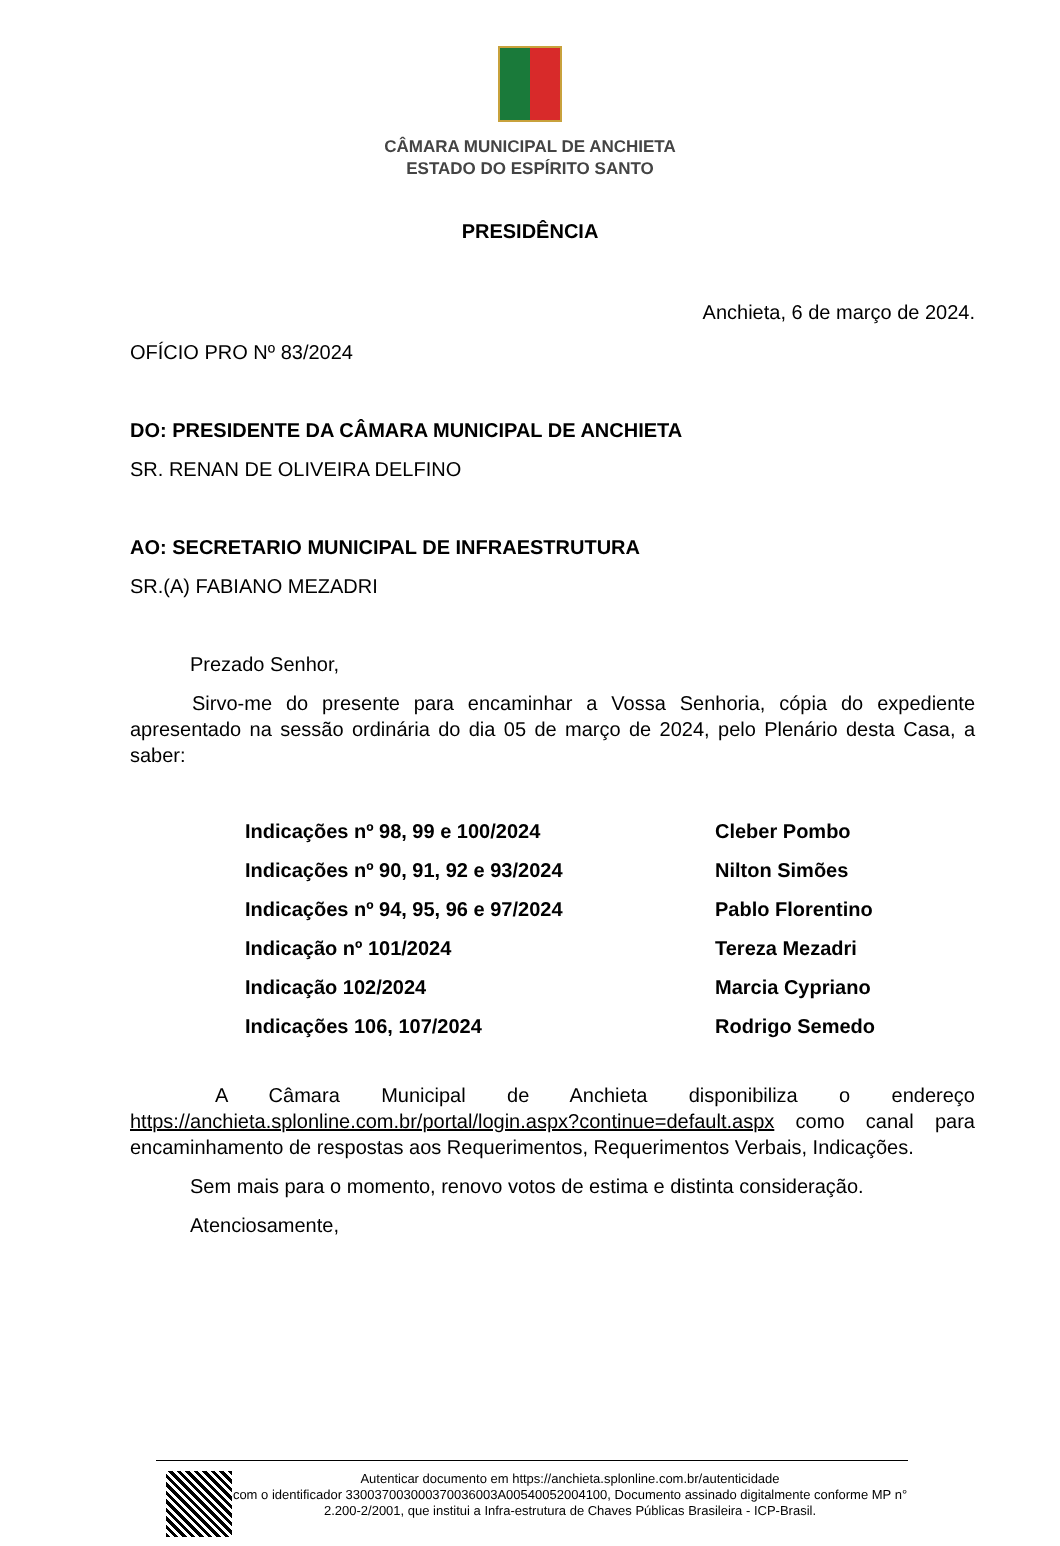CÂMARA MUNICIPAL DE ANCHIETA
ESTADO DO ESPÍRITO SANTO
PRESIDÊNCIA
Anchieta, 6 de março de 2024.
OFÍCIO PRO Nº 83/2024
DO: PRESIDENTE DA CÂMARA MUNICIPAL DE ANCHIETA
SR. RENAN DE OLIVEIRA DELFINO
AO: SECRETARIO MUNICIPAL DE INFRAESTRUTURA
SR.(A) FABIANO MEZADRI
Prezado Senhor,
Sirvo-me do presente para encaminhar a Vossa Senhoria, cópia do expediente apresentado na sessão ordinária do dia 05 de março de 2024, pelo Plenário desta Casa, a saber:
| Indicações nº 98, 99 e 100/2024 | Cleber Pombo |
| Indicações nº 90, 91, 92 e 93/2024 | Nilton Simões |
| Indicações nº 94, 95, 96 e 97/2024 | Pablo Florentino |
| Indicação nº 101/2024 | Tereza Mezadri |
| Indicação 102/2024 | Marcia Cypriano |
| Indicações 106, 107/2024 | Rodrigo Semedo |
A Câmara Municipal de Anchieta disponibiliza o endereço https://anchieta.splonline.com.br/portal/login.aspx?continue=default.aspx como canal para encaminhamento de respostas aos Requerimentos, Requerimentos Verbais, Indicações.
Sem mais para o momento, renovo votos de estima e distinta consideração.
Atenciosamente,
Autenticar documento em https://anchieta.splonline.com.br/autenticidade
com o identificador 330037003000370036003A00540052004100, Documento assinado digitalmente conforme MP n° 2.200-2/2001, que institui a Infra-estrutura de Chaves Públicas Brasileira - ICP-Brasil.